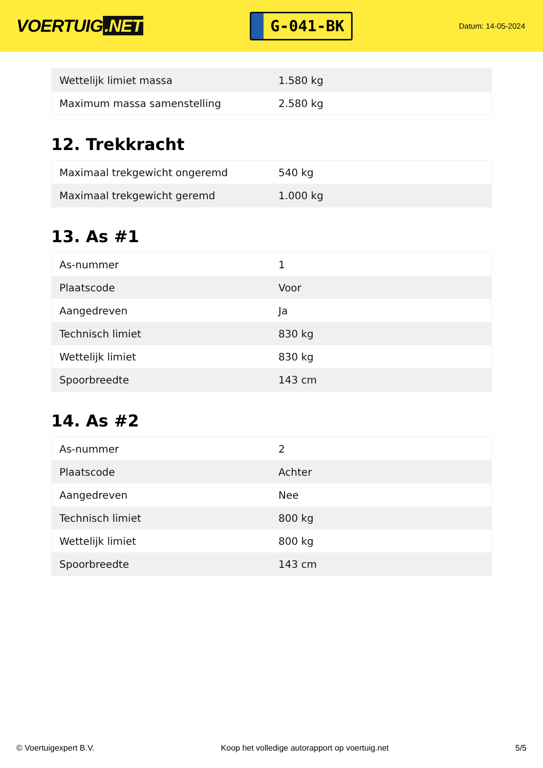VOERTUIG.NET
G-041-BK
Datum: 14-05-2024
| Wettelijk limiet massa | 1.580 kg |
| Maximum massa samenstelling | 2.580 kg |
12. Trekkracht
| Maximaal trekgewicht ongeremd | 540 kg |
| Maximaal trekgewicht geremd | 1.000 kg |
13. As #1
| As-nummer | 1 |
| Plaatscode | Voor |
| Aangedreven | Ja |
| Technisch limiet | 830 kg |
| Wettelijk limiet | 830 kg |
| Spoorbreedte | 143 cm |
14. As #2
| As-nummer | 2 |
| Plaatscode | Achter |
| Aangedreven | Nee |
| Technisch limiet | 800 kg |
| Wettelijk limiet | 800 kg |
| Spoorbreedte | 143 cm |
© Voertuigexpert B.V. Koop het volledige autorapport op voertuig.net 5/5